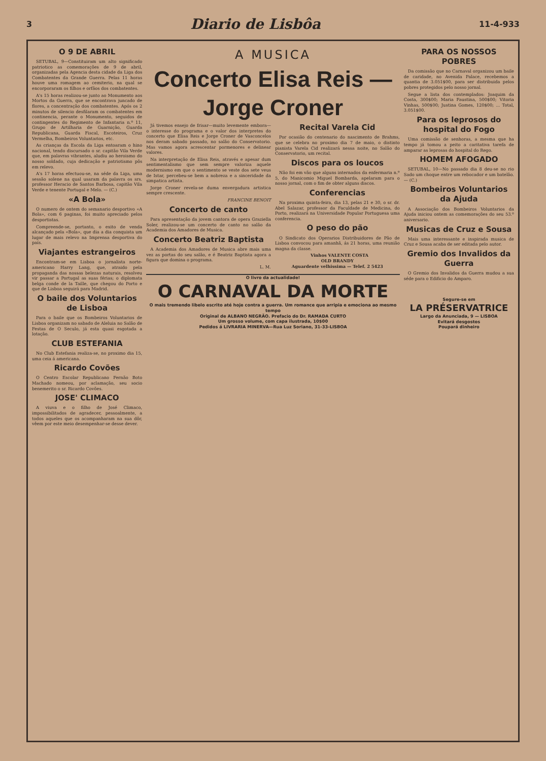3 Diario de Lisbôa 11-4-933
O 9 DE ABRIL
SETUBAL, 9—Constituiram um alto significado patriotico as comemorações de 9 de abril, organizadas pela Agencia desta cidade da Liga dos Combatentes da Grande Guerra. Pelas 11 horas houve uma romagem ao cemiterio, na qual se encorporaram os filhos e orfãos dos combatentes.
A's 15 horas realizou-se junto ao Monumento aos Mortos da Guerra, que se encontrava juncado de flores, a concentração dos combatentes. Após os 2 minutos de silencio desfilaram os combatentes em continencia, perante o Monumento, seguidos de contingentes do Regimento de Infantaria n.º 11, Grupo de Artilharia de Guarnição, Guarda Republicana, Guarda Fiscal, Escoteiros, Cruz Vermelha, Bombeiros Voluntarios, etc.
As crianças da Escola da Liga entoaram o hino nacional, tendo discursado o sr. capitão Vila Verde que, em palavras vibrantes, aludiu ao heroismo do nosso soldado, cuja dedicação e patriotismo pôs em relevo.
A's 17 horas efectuou-se, na séde da Liga, uma sessão solene na qual usaram da palavra os srs. professor Heracio de Santos Barbosa, capitão Vila Verde e tenente Portugal e Melo. — (C.)
«A Bola»
O numero de ontem do semanario desportivo «A Bola», com 6 paginas, foi muito apreciado pelos desportistas.
Compreende-se, portanto, o exito de venda alcançado pela «Bola», que dia a dia conquista um lugar de mais relevo na Imprensa desportiva do país.
Viajantes estrangeiros
Encontram-se em Lisboa o jornalista norte-americano Harry Lang, que, atraido pela propaganda das nossas belezas naturais, resolveu vir passar a Portugal as suas férias; o diplomata belga conde de la Taille, que chegou do Porto e que de Lisboa seguirá para Madrid.
O baile dos Voluntarios de Lisboa
Para o baile que os Bombeiros Voluntarios de Lisboa organizam no sabado de Aleluia no Salão de Festas de O Seculo, já esta quasi esgotada a lotação.
CLUB ESTEFANIA
No Club Estefania realiza-se, no proximo dia 15, uma ceia á americana.
Ricardo Covões
O Centro Escolar Republicano Fernão Boto Machado nomeou, por aclamação, seu socio benemerito o sr. Ricardo Covões.
JOSE' CLIMACO
A viuva e o filho de José Climaco, impossibilitados de agradecer, pessoalmente, a todos aqueles que os acompanharam na sua dôr, vêem por este meio desempenhar-se desse dever.
A MUSICA
Concerto Elisa Reis — Jorge Croner
Já tivemos ensejo de frisar—muito levemente embora—o interesse do programa e o valor dos interpretes do concerto que Elisa Reis e Jorge Croner de Vasconcelos nos deram sabado passado, no salão do Conservatorio. Mas vamos agora acrescentar pormenores e delinear valores.
Na interpretação de Elisa Reis, através e apesar dum sentimentalismo que sem sempre valoriza aquele modernismo em que o sentimento se veste dos sete veus de Istar, percebeu-se bem a nobreza e a sinceridade da simpatica artista.
Jorge Croner revela-se duma envergadura artistica sempre crescente.
FRANCINE BENOIT
Concerto de canto
Para apresentação da jovem cantora de opera Graziella Soler, realizou-se um concerto de canto no salão da Academia dos Amadores de Musica.
Concerto Beatriz Baptista
A Academia dos Amadores de Musica abre mais uma vez as portas do seu salão, e é Beatriz Baptista agora a figura que domina o programa.
L. M.
Recital Varela Cid
Por ocasião do centenario do nascimento de Brahms, que se celebra no proximo dia 7 de maio, o distinto pianista Varela Cid realizará nessa noite, no Salão do Conservatorio, um recital.
Discos para os loucos
Não foi em vão que alguns internados da enfermaria n.º 5, do Manicomio Miguel Bombarda, apelaram para o nosso jornal, com o fim de obter alguns discos.
Conferencias
Na proxima quinta-feira, dia 13, pelas 21 e 30, o sr. dr. Abel Salazar, professor da Faculdade de Medicina, do Porto, realizará na Universidade Popular Portuguesa uma conferencia.
O peso do pão
O Sindicato dos Operarios Distribuidores de Pão de Lisboa convocou para amanhã, ás 21 horas, uma reunião magna da classe.
Vinhos VALENTE COSTA
OLD BRANDY
Aguardente velhissima — Telef. 2 5423
O livro da actualidade!
O CARNAVAL DA MORTE
O mais tremendo libelo escrito até hoje contra a guerra. Um romance que arripia e emociona ao mesmo tempo
Original de ALBANO NEGRÃO. Prefacio do Dr. RAMADA CURTO
Um grosso volume, com capa ilustrada, 10$00
Pedidos á LIVRARIA MINERVA—Rua Luz Soriano, 31-33-LISBOA
PARA OS NOSSOS POBRES
Da comissão que no Carnaval organizou um baile de caridade, no Avenida Palace, recebemos a quantia de 3.051$00, para ser distribuida pelos pobres protegidos pelo nosso jornal.
Segue a lista dos contemplados: Joaquim da Costa, 300$00; Maria Faustina, 500$00; Vitoria Vinhas, 500$00; Justina Gomes, 120$00; ... Total, 3.051$00.
Para os leprosos do hospital do Fogo
Uma comissão de senhoras, a mesma que ha tempo já tomou a peito a caritativa tarefa de amparar as leprosas do hospital do Rego.
HOMEM AFOGADO
SETUBAL, 10—No passado dia 8 deu-se no rio Sado um choque entre um rebocador e um batelão. — (C.)
Bombeiros Voluntarios da Ajuda
A Associação dos Bombeiros Voluntarios da Ajuda iniciou ontem as comemorações do seu 53.º aniversario.
Musicas de Cruz e Sousa
Mais uma interessante e inspirada musica de Cruz e Sousa acaba de ser editada pelo autor.
Gremio dos Invalidos da Guerra
O Gremio dos Invalidos da Guerra mudou a sua séde para o Edificio do Amparo.
Segure-se em
LA PRÉSERVATRICE
Largo da Anunciada, 9 — LISBOA
Evitará desgostos
Poupará dinheiro